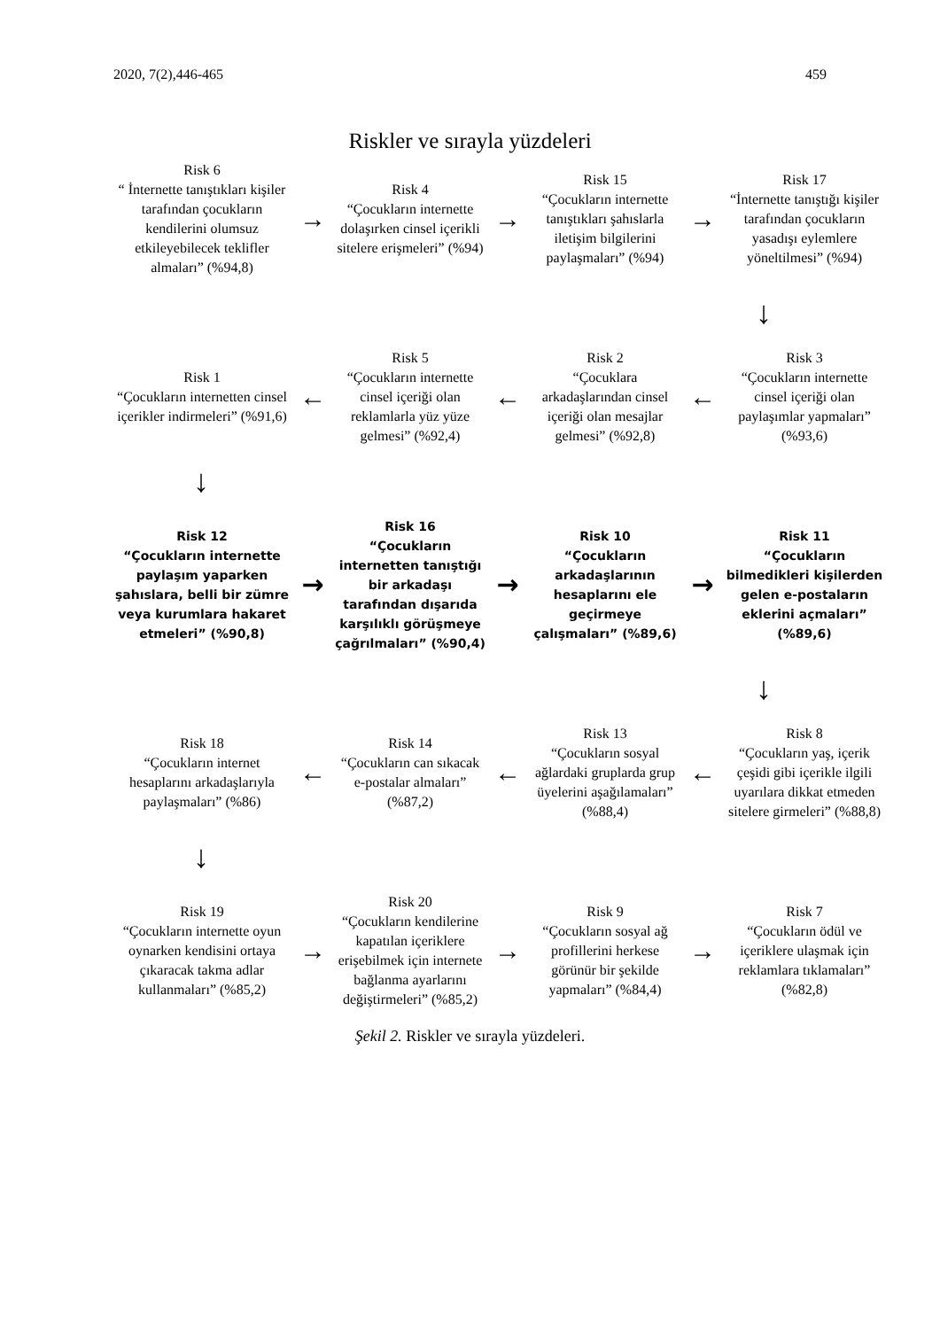2020, 7(2),446-465 459
Riskler ve sırayla yüzdeleri
Risk 6
“ İnternette tanıştıkları kişiler tarafından çocukların kendilerini olumsuz etkileyebilecek teklifler almaları” (%94,8)
→
Risk 4
“Çocukların internette dolaşırken cinsel içerikli sitelere erişmeleri” (%94)
→
Risk 15
“Çocukların internette tanıştıkları şahıslarla iletişim bilgilerini paylaşmaları” (%94)
→
Risk 17
“İnternette tanıştığı kişiler tarafından çocukların yasadışı eylemlere yöneltilmesi” (%94)
↓
Risk 1
“Çocukların internetten cinsel içerikler indirmeleri” (%91,6)
←
Risk 5
“Çocukların internette cinsel içeriği olan reklamlarla yüz yüze gelmesi” (%92,4)
←
Risk 2
“Çocuklara arkadaşlarından cinsel içeriği olan mesajlar gelmesi” (%92,8)
←
Risk 3
“Çocukların internette cinsel içeriği olan paylaşımlar yapmaları” (%93,6)
↓
Risk 12
“Çocukların internette paylaşım yaparken şahıslara, belli bir zümre veya kurumlara hakaret etmeleri” (%90,8)
→
Risk 16
“Çocukların internetten tanıştığı bir arkadaşı tarafından dışarıda karşılıklı görüşmeye çağrılmaları” (%90,4)
→
Risk 10
“Çocukların arkadaşlarının hesaplarını ele geçirmeye çalışmaları” (%89,6)
→
Risk 11
“Çocukların bilmedikleri kişilerden gelen e-postaların eklerini açmaları” (%89,6)
↓
Risk 18
“Çocukların internet hesaplarını arkadaşlarıyla paylaşmaları” (%86)
←
Risk 14
“Çocukların can sıkacak e-postalar almaları” (%87,2)
←
Risk 13
“Çocukların sosyal ağlardaki gruplarda grup üyelerini aşağılamaları” (%88,4)
←
Risk 8
“Çocukların yaş, içerik çeşidi gibi içerikle ilgili uyarılara dikkat etmeden sitelere girmeleri” (%88,8)
↓
Risk 19
“Çocukların internette oyun oynarken kendisini ortaya çıkaracak takma adlar kullanmaları” (%85,2)
→
Risk 20
“Çocukların kendilerine kapatılan içeriklere erişebilmek için internete bağlanma ayarlarını değiştirmeleri” (%85,2)
→
Risk 9
“Çocukların sosyal ağ profillerini herkese görünür bir şekilde yapmaları” (%84,4)
→
Risk 7
“Çocukların ödül ve içeriklere ulaşmak için reklamlara tıklamaları” (%82,8)
Şekil 2. Riskler ve sırayla yüzdeleri.